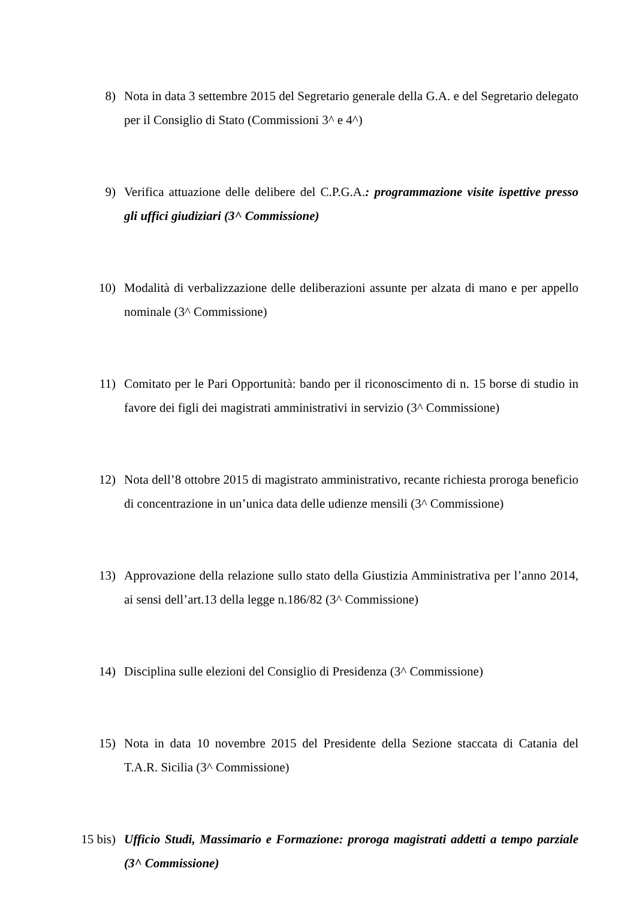8) Nota in data 3 settembre 2015 del Segretario generale della G.A. e del Segretario delegato per il Consiglio di Stato (Commissioni 3^ e 4^)
9) Verifica attuazione delle delibere del C.P.G.A.: programmazione visite ispettive presso gli uffici giudiziari (3^ Commissione)
10) Modalità di verbalizzazione delle deliberazioni assunte per alzata di mano e per appello nominale (3^ Commissione)
11) Comitato per le Pari Opportunità: bando per il riconoscimento di n. 15 borse di studio in favore dei figli dei magistrati amministrativi in servizio (3^ Commissione)
12) Nota dell’8 ottobre 2015 di magistrato amministrativo, recante richiesta proroga beneficio di concentrazione in un’unica data delle udienze mensili (3^ Commissione)
13) Approvazione della relazione sullo stato della Giustizia Amministrativa per l’anno 2014, ai sensi dell’art.13 della legge n.186/82 (3^ Commissione)
14) Disciplina sulle elezioni del Consiglio di Presidenza (3^ Commissione)
15) Nota in data 10 novembre 2015 del Presidente della Sezione staccata di Catania del T.A.R. Sicilia (3^ Commissione)
15 bis) Ufficio Studi, Massimario e Formazione: proroga magistrati addetti a tempo parziale (3^ Commissione)